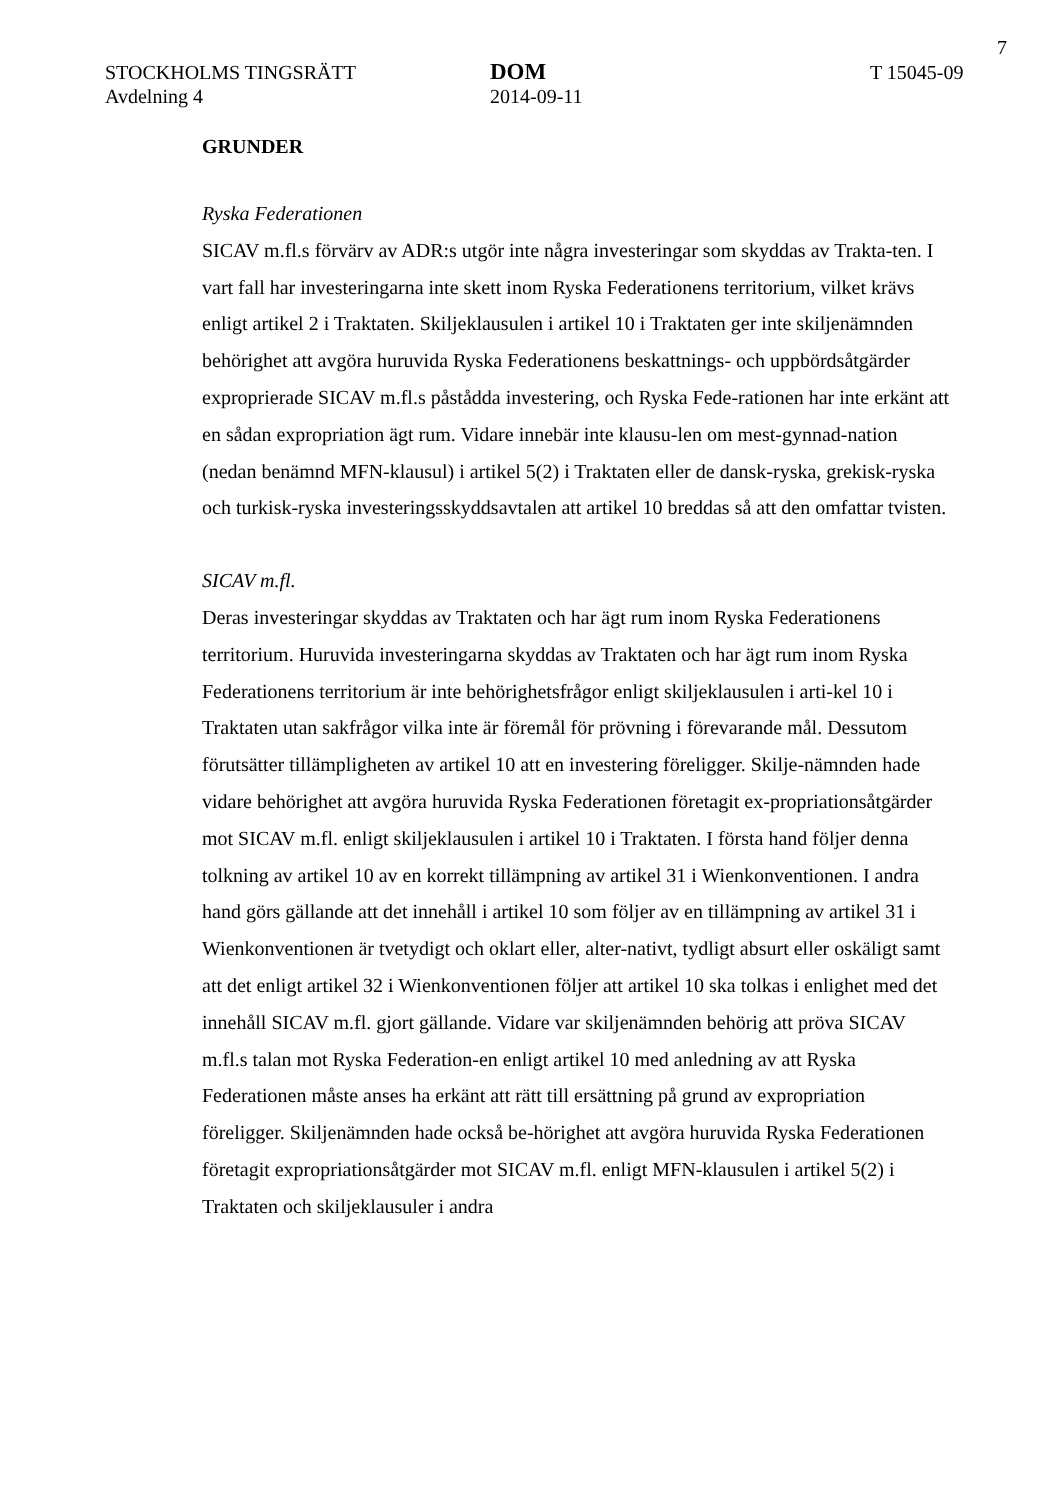7
STOCKHOLMS TINGSRÄTT
Avdelning 4
DOM
2014-09-11
T 15045-09
GRUNDER
Ryska Federationen
SICAV m.fl.s förvärv av ADR:s utgör inte några investeringar som skyddas av Trakta-ten. I vart fall har investeringarna inte skett inom Ryska Federationens territorium, vilket krävs enligt artikel 2 i Traktaten. Skiljeklausulen i artikel 10 i Traktaten ger inte skiljenämnden behörighet att avgöra huruvida Ryska Federationens beskattnings- och uppbördsåtgärder exproprierade SICAV m.fl.s påstådda investering, och Ryska Fede-rationen har inte erkänt att en sådan expropriation ägt rum. Vidare innebär inte klausu-len om mest-gynnad-nation (nedan benämnd MFN-klausul) i artikel 5(2) i Traktaten eller de dansk-ryska, grekisk-ryska och turkisk-ryska investeringsskyddsavtalen att artikel 10 breddas så att den omfattar tvisten.
SICAV m.fl.
Deras investeringar skyddas av Traktaten och har ägt rum inom Ryska Federationens territorium. Huruvida investeringarna skyddas av Traktaten och har ägt rum inom Ryska Federationens territorium är inte behörighetsfrågor enligt skiljeklausulen i arti-kel 10 i Traktaten utan sakfrågor vilka inte är föremål för prövning i förevarande mål. Dessutom förutsätter tillämpligheten av artikel 10 att en investering föreligger. Skilje-nämnden hade vidare behörighet att avgöra huruvida Ryska Federationen företagit ex-propriationsåtgärder mot SICAV m.fl. enligt skiljeklausulen i artikel 10 i Traktaten. I första hand följer denna tolkning av artikel 10 av en korrekt tillämpning av artikel 31 i Wienkonventionen. I andra hand görs gällande att det innehåll i artikel 10 som följer av en tillämpning av artikel 31 i Wienkonventionen är tvetydigt och oklart eller, alter-nativt, tydligt absurt eller oskäligt samt att det enligt artikel 32 i Wienkonventionen följer att artikel 10 ska tolkas i enlighet med det innehåll SICAV m.fl. gjort gällande. Vidare var skiljenämnden behörig att pröva SICAV m.fl.s talan mot Ryska Federation-en enligt artikel 10 med anledning av att Ryska Federationen måste anses ha erkänt att rätt till ersättning på grund av expropriation föreligger. Skiljenämnden hade också be-hörighet att avgöra huruvida Ryska Federationen företagit expropriationsåtgärder mot SICAV m.fl. enligt MFN-klausulen i artikel 5(2) i Traktaten och skiljeklausuler i andra